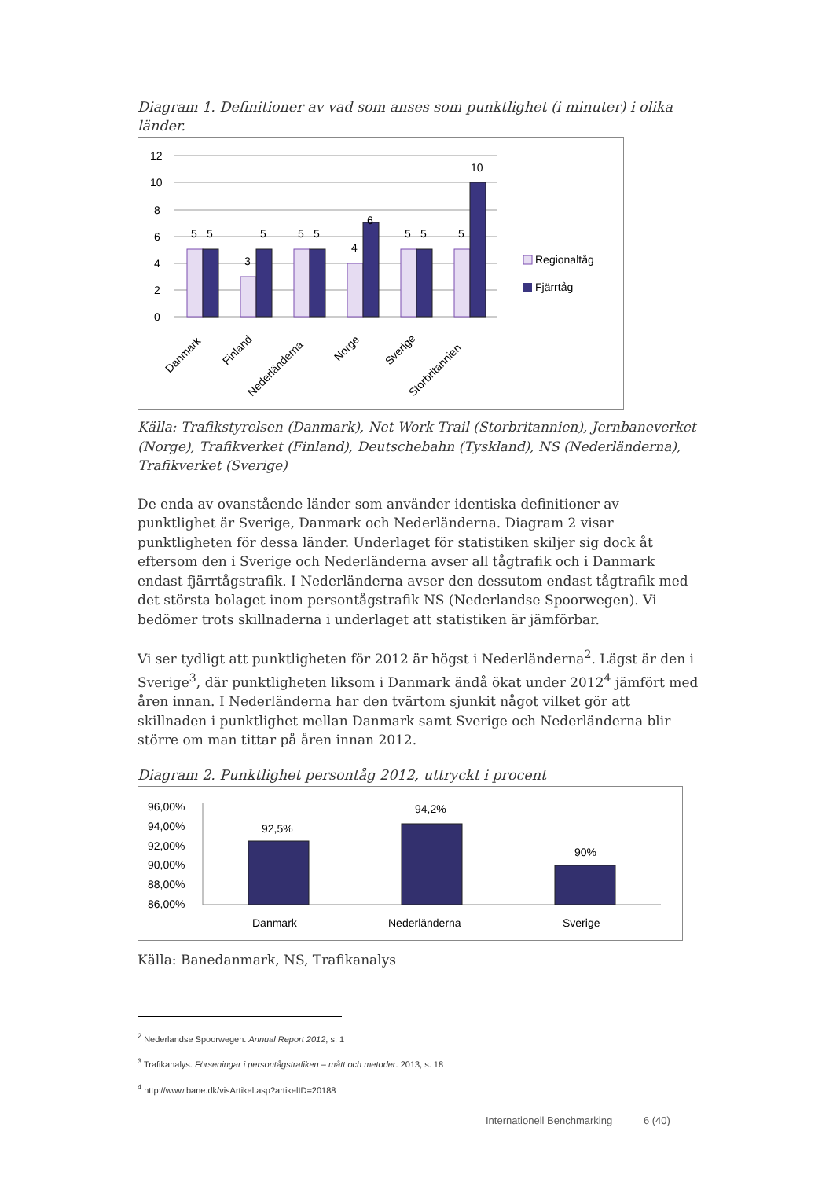Diagram 1. Definitioner av vad som anses som punktlighet (i minuter) i olika länder.
12
10
8
6
4
2
0
5
5
3
5
5
5
4
6
5
5
5
10
Danmark
Finland
Nederländerna
Norge
Sverige
Storbritannien
Regionaltåg
Fjärrtåg
Källa: Trafikstyrelsen (Danmark), Net Work Trail (Storbritannien), Jernbaneverket (Norge), Trafikverket (Finland), Deutschebahn (Tyskland), NS (Nederländerna), Trafikverket (Sverige)
De enda av ovanstående länder som använder identiska definitioner av punktlighet är Sverige, Danmark och Nederländerna. Diagram 2 visar punktligheten för dessa länder. Underlaget för statistiken skiljer sig dock åt eftersom den i Sverige och Nederländerna avser all tågtrafik och i Danmark endast fjärrtågstrafik. I Nederländerna avser den dessutom endast tågtrafik med det största bolaget inom persontågstrafik NS (Nederlandse Spoorwegen). Vi bedömer trots skillnaderna i underlaget att statistiken är jämförbar.
Vi ser tydligt att punktligheten för 2012 är högst i Nederländerna<sup>2</sup>. Lägst är den i Sverige<sup>3</sup>, där punktligheten liksom i Danmark ändå ökat under 2012<sup>4</sup> jämfört med åren innan. I Nederländerna har den tvärtom sjunkit något vilket gör att skillnaden i punktlighet mellan Danmark samt Sverige och Nederländerna blir större om man tittar på åren innan 2012.
Diagram 2. Punktlighet persontåg 2012, uttryckt i procent
96,00%
94,00%
92,00%
90,00%
88,00%
86,00%
92,5%
94,2%
90%
Danmark
Nederländerna
Sverige
Källa: Banedanmark, NS, Trafikanalys
<sup>2</sup> Nederlandse Spoorwegen. Annual Report 2012, s. 1
<sup>3</sup> Trafikanalys. Förseningar i persontågstrafiken – mått och metoder. 2013, s. 18
<sup>4</sup> http://www.bane.dk/visArtikel.asp?artikelID=20188
Internationell Benchmarking 6 (40)